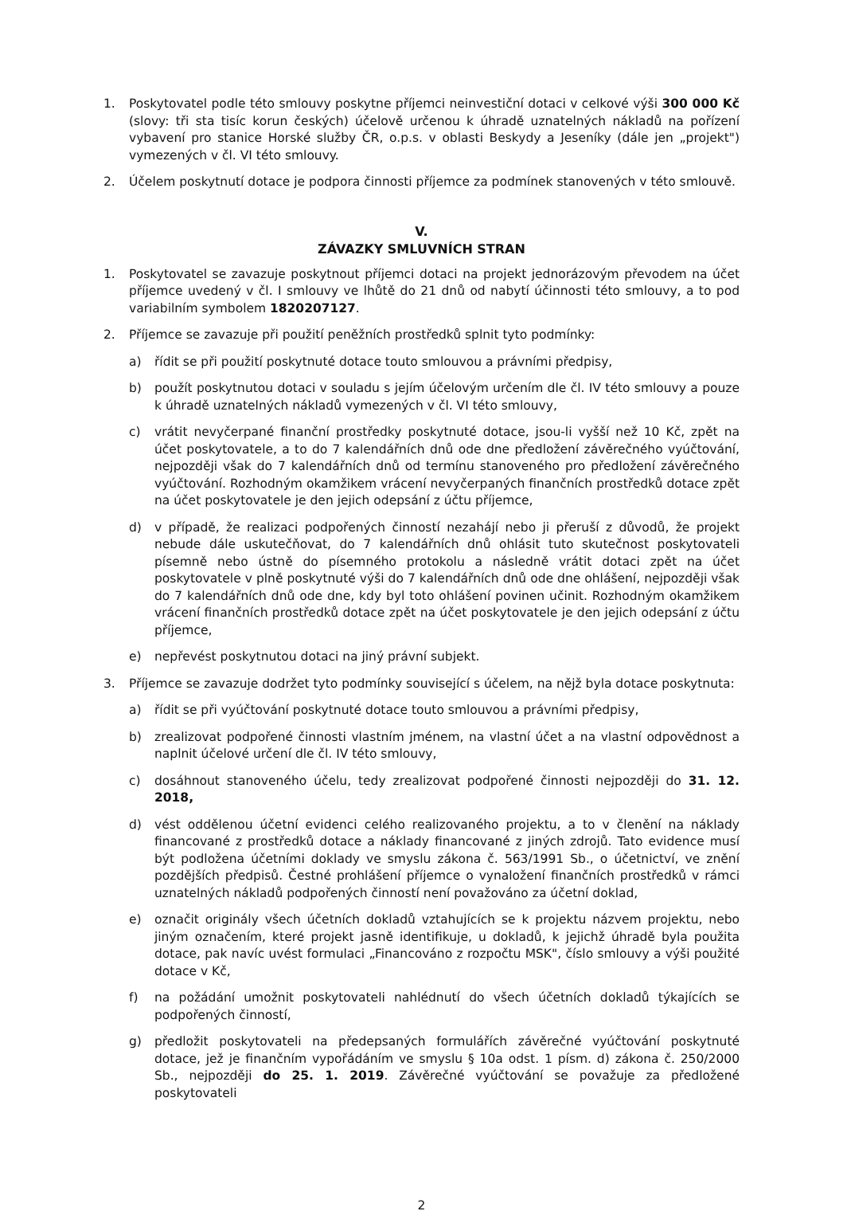1. Poskytovatel podle této smlouvy poskytne příjemci neinvestiční dotaci v celkové výši 300 000 Kč (slovy: tři sta tisíc korun českých) účelově určenou k úhradě uznatelných nákladů na pořízení vybavení pro stanice Horské služby ČR, o.p.s. v oblasti Beskydy a Jeseníky (dále jen „projekt") vymezených v čl. VI této smlouvy.
2. Účelem poskytnutí dotace je podpora činnosti příjemce za podmínek stanovených v této smlouvě.
V.
ZÁVAZKY SMLUVNÍCH STRAN
1. Poskytovatel se zavazuje poskytnout příjemci dotaci na projekt jednorázovým převodem na účet příjemce uvedený v čl. I smlouvy ve lhůtě do 21 dnů od nabytí účinnosti této smlouvy, a to pod variabilním symbolem 1820207127.
2. Příjemce se zavazuje při použití peněžních prostředků splnit tyto podmínky:
a) řídit se při použití poskytnuté dotace touto smlouvou a právními předpisy,
b) použít poskytnutou dotaci v souladu s jejím účelovým určením dle čl. IV této smlouvy a pouze k úhradě uznatelných nákladů vymezených v čl. VI této smlouvy,
c) vrátit nevyčerpané finanční prostředky poskytnuté dotace, jsou-li vyšší než 10 Kč, zpět na účet poskytovatele, a to do 7 kalendářních dnů ode dne předložení závěrečného vyúčtování, nejpozději však do 7 kalendářních dnů od termínu stanoveného pro předložení závěrečného vyúčtování. Rozhodným okamžikem vrácení nevyčerpaných finančních prostředků dotace zpět na účet poskytovatele je den jejich odepsání z účtu příjemce,
d) v případě, že realizaci podpořených činností nezahájí nebo ji přeruší z důvodů, že projekt nebude dále uskutečňovat, do 7 kalendářních dnů ohlásit tuto skutečnost poskytovateli písemně nebo ústně do písemného protokolu a následně vrátit dotaci zpět na účet poskytovatele v plně poskytnuté výši do 7 kalendářních dnů ode dne ohlášení, nejpozději však do 7 kalendářních dnů ode dne, kdy byl toto ohlášení povinen učinit. Rozhodným okamžikem vrácení finančních prostředků dotace zpět na účet poskytovatele je den jejich odepsání z účtu příjemce,
e) nepřevést poskytnutou dotaci na jiný právní subjekt.
3. Příjemce se zavazuje dodržet tyto podmínky související s účelem, na nějž byla dotace poskytnuta:
a) řídit se při vyúčtování poskytnuté dotace touto smlouvou a právními předpisy,
b) zrealizovat podpořené činnosti vlastním jménem, na vlastní účet a na vlastní odpovědnost a naplnit účelové určení dle čl. IV této smlouvy,
c) dosáhnout stanoveného účelu, tedy zrealizovat podpořené činnosti nejpozději do 31. 12. 2018,
d) vést oddělenou účetní evidenci celého realizovaného projektu, a to v členění na náklady financované z prostředků dotace a náklady financované z jiných zdrojů. Tato evidence musí být podložena účetními doklady ve smyslu zákona č. 563/1991 Sb., o účetnictví, ve znění pozdějších předpisů. Čestné prohlášení příjemce o vynaložení finančních prostředků v rámci uznatelných nákladů podpořených činností není považováno za účetní doklad,
e) označit originály všech účetních dokladů vztahujících se k projektu názvem projektu, nebo jiným označením, které projekt jasně identifikuje, u dokladů, k jejichž úhradě byla použita dotace, pak navíc uvést formulaci „Financováno z rozpočtu MSK", číslo smlouvy a výši použité dotace v Kč,
f) na požádání umožnit poskytovateli nahlédnutí do všech účetních dokladů týkajících se podpořených činností,
g) předložit poskytovateli na předepsaných formulářích závěrečné vyúčtování poskytnuté dotace, jež je finančním vypořádáním ve smyslu § 10a odst. 1 písm. d) zákona č. 250/2000 Sb., nejpozději do 25. 1. 2019. Závěrečné vyúčtování se považuje za předložené poskytovateli
2